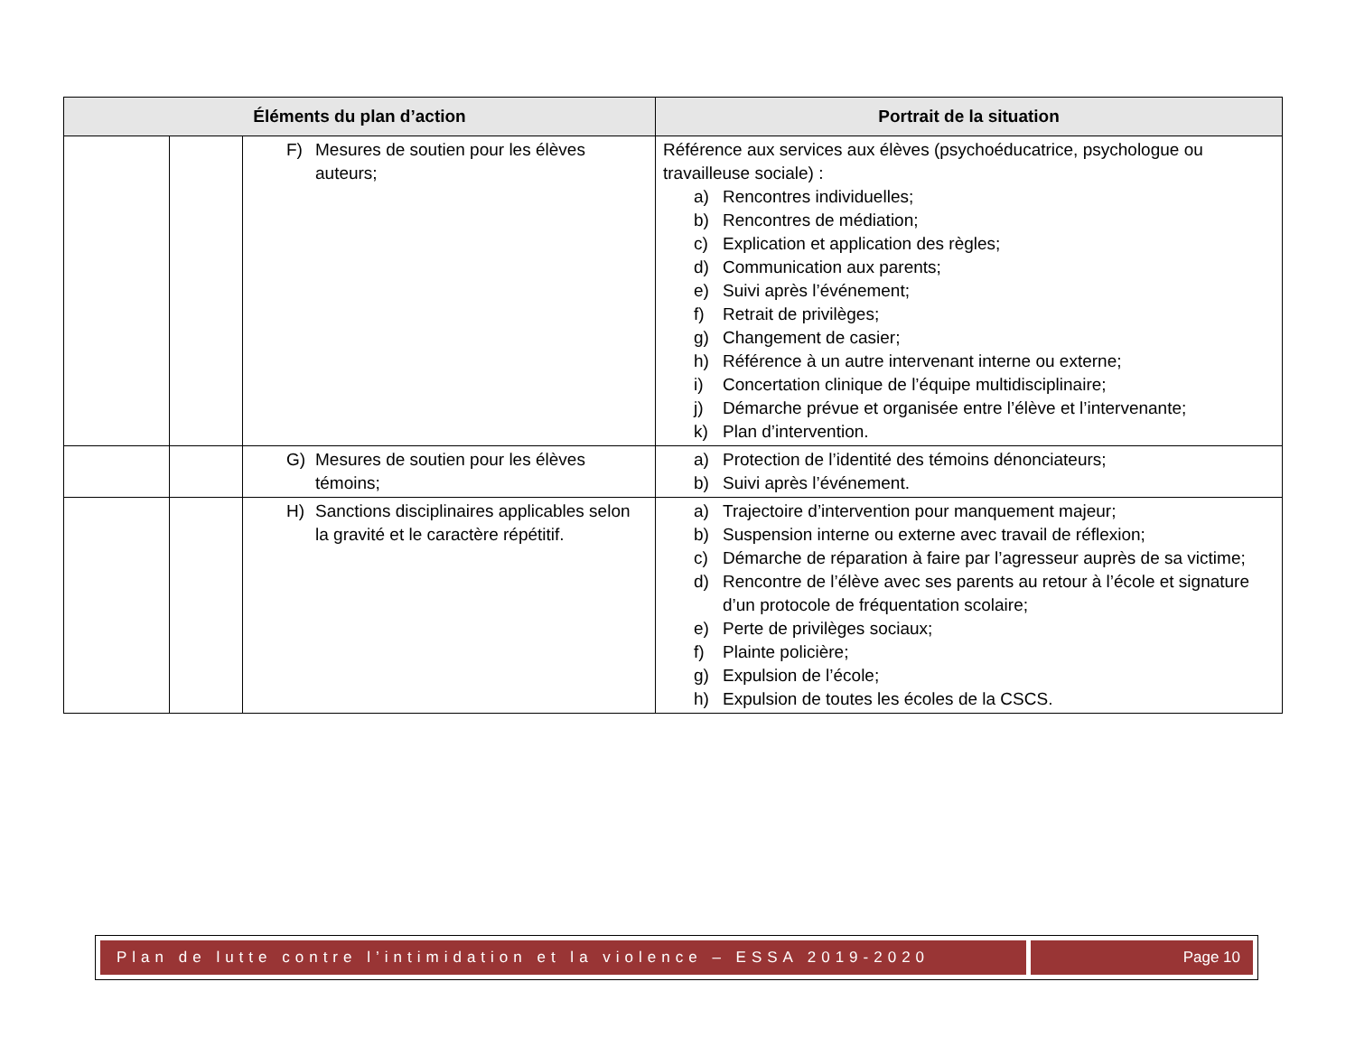| Éléments du plan d’action | | | Portrait de la situation |
| --- | --- | --- | --- |
| | | F) Mesures de soutien pour les élèves auteurs; | Référence aux services aux élèves (psychoéducatrice, psychologue ou travailleuse sociale) : a) Rencontres individuelles; b) Rencontres de médiation; c) Explication et application des règles; d) Communication aux parents; e) Suivi après l’événement; f) Retrait de privilèges; g) Changement de casier; h) Référence à un autre intervenant interne ou externe; i) Concertation clinique de l’équipe multidisciplinaire; j) Démarche prévue et organisée entre l’élève et l’intervenante; k) Plan d’intervention. |
| | | G) Mesures de soutien pour les élèves témoins; | a) Protection de l’identité des témoins dénonciateurs; b) Suivi après l’événement. |
| | | H) Sanctions disciplinaires applicables selon la gravité et le caractère répétitif. | a) Trajectoire d’intervention pour manquement majeur; b) Suspension interne ou externe avec travail de réflexion; c) Démarche de réparation à faire par l’agresseur auprès de sa victime; d) Rencontre de l’élève avec ses parents au retour à l’école et signature d’un protocole de fréquentation scolaire; e) Perte de privilèges sociaux; f) Plainte policière; g) Expulsion de l’école; h) Expulsion de toutes les écoles de la CSCS. |
Plan de lutte contre l’intimidation et la violence – ESSA 2019-2020
Page 10